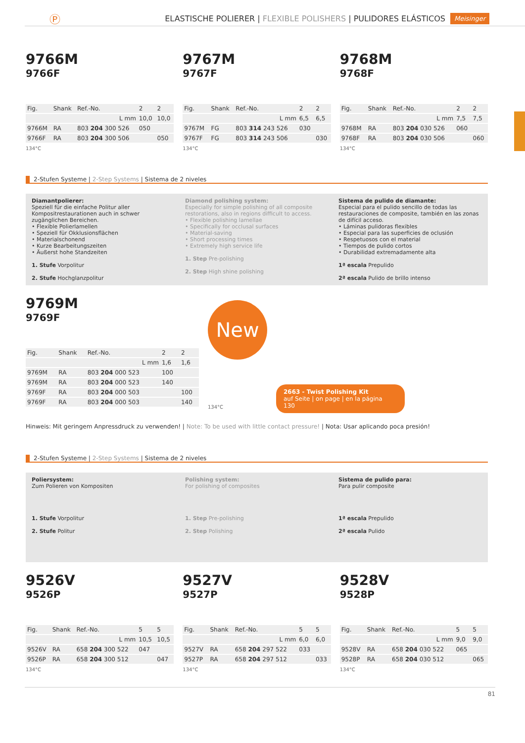Ⓟ ELASTISCHE POLIERER | FLEXIBLE POLISHERS | PULIDORES ELÁSTICOS Meisinger
9766M
9766F
| Fig. | Shank | Ref.-No. | 2 | 2 |
| --- | --- | --- | --- | --- |
| L mm | | | 10,0 | 10,0 |
| 9766M | RA | 803 204 300 526 | 050 | |
| 9766F | RA | 803 204 300 506 | | 050 |
134°C
9767M
9767F
| Fig. | Shank | Ref.-No. | 2 | 2 |
| --- | --- | --- | --- | --- |
| L mm | | | 6,5 | 6,5 |
| 9767M | FG | 803 314 243 526 | 030 | |
| 9767F | FG | 803 314 243 506 | | 030 |
134°C
9768M
9768F
| Fig. | Shank | Ref.-No. | 2 | 2 |
| --- | --- | --- | --- | --- |
| L mm | | | 7,5 | 7,5 |
| 9768M | RA | 803 204 030 526 | 060 | |
| 9768F | RA | 803 204 030 506 | | 060 |
134°C
2-Stufen Systeme | 2-Step Systems | Sistema de 2 niveles
Diamantpolierer:
Speziell für die einfache Politur aller Kompositrestaurationen auch in schwer zugänglichen Bereichen.
• Flexible Polierlamellen
• Speziell für Okklusionsflächen
• Materialschonend
• Kurze Bearbeitungszeiten
• Äußerst hohe Standzeiten
1. Stufe Vorpolitur
2. Stufe Hochglanzpolitur
Diamond polishing system:
Especially for simple polishing of all composite restorations, also in regions difficult to access.
• Flexible polishing lamellae
• Specifically for occlusal surfaces
• Material-saving
• Short processing times
• Extremely high service life
1. Step Pre-polishing
2. Step High shine polishing
Sistema de pulido de diamante:
Especial para el pulido sencillo de todas las restauraciones de composite, también en las zonas de difícil acceso.
• Láminas pulidoras flexibles
• Especial para las superficies de oclusión
• Respetuosos con el material
• Tiempos de pulido cortos
• Durabilidad extremadamente alta
1ª escala Prepulido
2ª escala Pulido de brillo intenso
9769M
9769F
| Fig. | Shank | Ref.-No. | 2 | 2 |
| --- | --- | --- | --- | --- |
| L mm | | | 1,6 | 1,6 |
| 9769M | RA | 803 204 000 523 | 100 | |
| 9769M | RA | 803 204 000 523 | 140 | |
| 9769F | RA | 803 204 000 503 | | 100 |
| 9769F | RA | 803 204 000 503 | | 140 |
New
134°C
2663 - Twist Polishing Kit
auf Seite | on page | en la página 130
Hinweis: Mit geringem Anpressdruck zu verwenden! | Note: To be used with little contact pressure! | Nota: Usar aplicando poca presión!
2-Stufen Systeme | 2-Step Systems | Sistema de 2 niveles
Poliersystem:
Zum Polieren von Kompositen
1. Stufe Vorpolitur
2. Stufe Politur
Polishing system:
For polishing of composites
1. Step Pre-polishing
2. Step Polishing
Sistema de pulido para:
Para pulir composite
1ª escala Prepulido
2ª escala Pulido
9526V
9526P
| Fig. | Shank | Ref.-No. | 5 | 5 |
| --- | --- | --- | --- | --- |
| L mm | | | 10,5 | 10,5 |
| 9526V | RA | 658 204 300 522 | 047 | |
| 9526P | RA | 658 204 300 512 | | 047 |
134°C
9527V
9527P
| Fig. | Shank | Ref.-No. | 5 | 5 |
| --- | --- | --- | --- | --- |
| L mm | | | 6,0 | 6,0 |
| 9527V | RA | 658 204 297 522 | 033 | |
| 9527P | RA | 658 204 297 512 | | 033 |
134°C
9528V
9528P
| Fig. | Shank | Ref.-No. | 5 | 5 |
| --- | --- | --- | --- | --- |
| L mm | | | 9,0 | 9,0 |
| 9528V | RA | 658 204 030 522 | 065 | |
| 9528P | RA | 658 204 030 512 | | 065 |
134°C
81